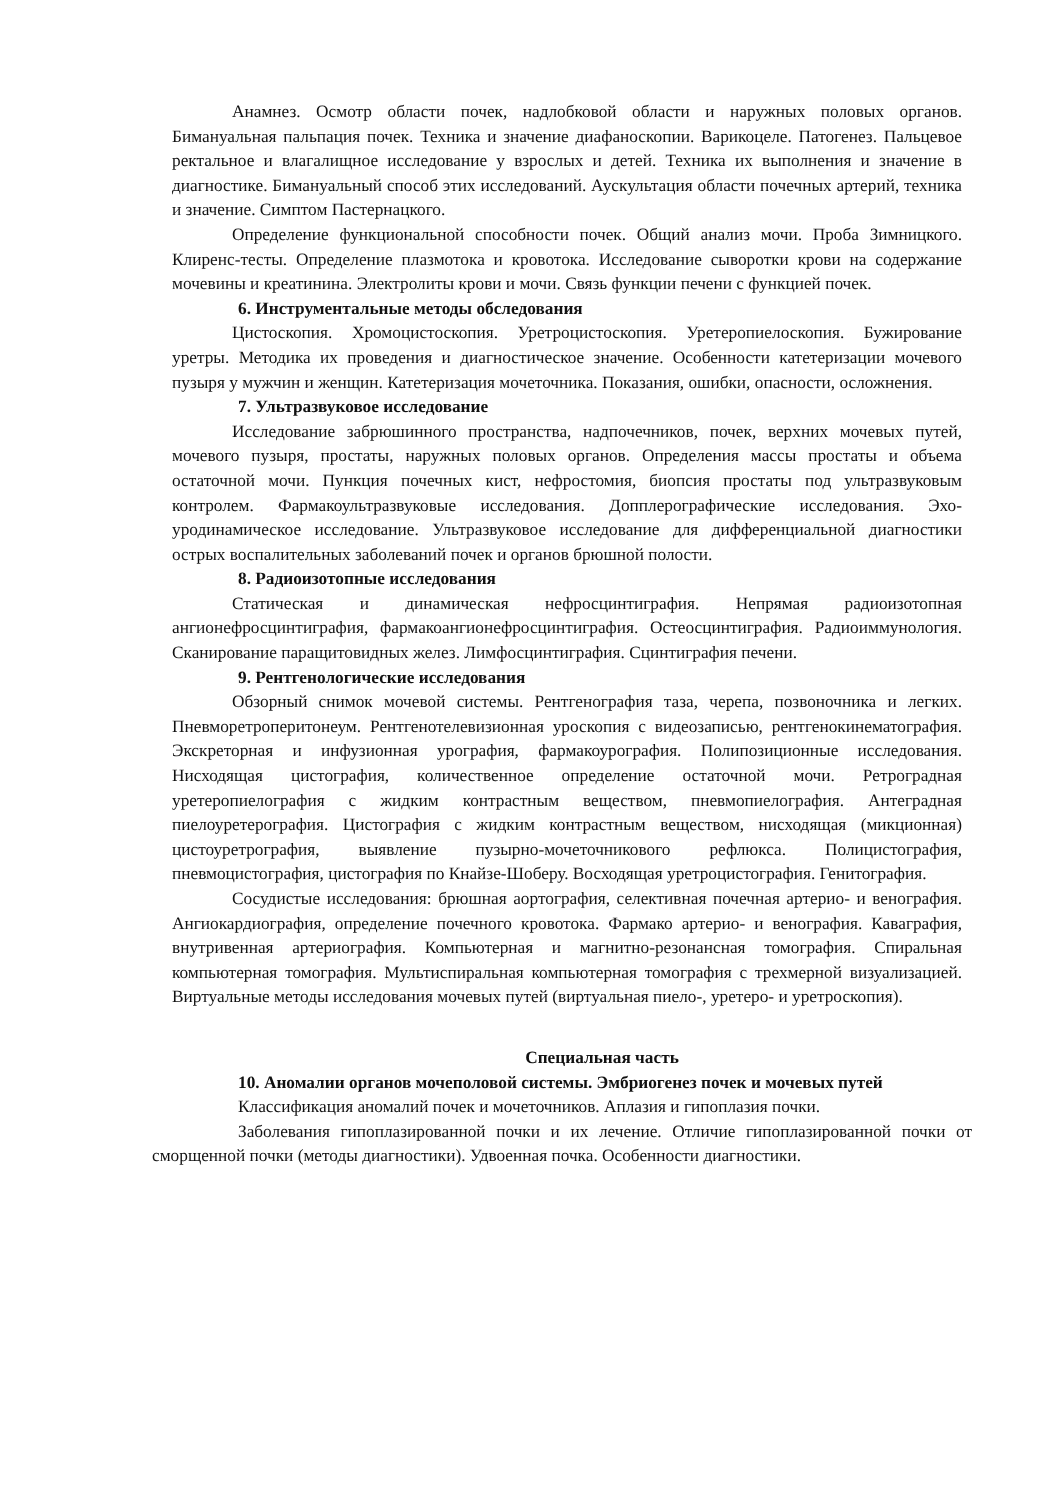Анамнез. Осмотр области почек, надлобковой области и наружных половых органов. Бимануальная пальпация почек. Техника и значение диафаноскопии. Варикоцеле. Патогенез. Пальцевое ректальное и влагалищное исследование у взрослых и детей. Техника их выполнения и значение в диагностике. Бимануальный способ этих исследований. Аускультация области почечных артерий, техника и значение. Симптом Пастернацкого.
Определение функциональной способности почек. Общий анализ мочи. Проба Зимницкого. Клиренс-тесты. Определение плазмотока и кровотока. Исследование сыворотки крови на содержание мочевины и креатинина. Электролиты крови и мочи. Связь функции печени с функцией почек.
6. Инструментальные методы обследования
Цистоскопия. Хромоцистоскопия. Уретроцистоскопия. Уретеропиелоскопия. Бужирование уретры. Методика их проведения и диагностическое значение. Особенности катетеризации мочевого пузыря у мужчин и женщин. Катетеризация мочеточника. Показания, ошибки, опасности, осложнения.
7. Ультразвуковое исследование
Исследование забрюшинного пространства, надпочечников, почек, верхних мочевых путей, мочевого пузыря, простаты, наружных половых органов. Определения массы простаты и объема остаточной мочи. Пункция почечных кист, нефростомия, биопсия простаты под ультразвуковым контролем. Фармакоультразвуковые исследования. Допплерографические исследования. Эхо-уродинамическое исследование. Ультразвуковое исследование для дифференциальной диагностики острых воспалительных заболеваний почек и органов брюшной полости.
8. Радиоизотопные исследования
Статическая и динамическая нефросцинтиграфия. Непрямая радиоизотопная ангионефросцинтиграфия, фармакоангионефросцинтиграфия. Остеосцинтиграфия. Радиоиммунология. Сканирование паращитовидных желез. Лимфосцинтиграфия. Сцинтиграфия печени.
9. Рентгенологические исследования
Обзорный снимок мочевой системы. Рентгенография таза, черепа, позвоночника и легких. Пневморетроперитонеум. Рентгенотелевизионная уроскопия с видеозаписью, рентгенокинематография. Экскреторная и инфузионная урография, фармакоурография. Полипозиционные исследования. Нисходящая цистография, количественное определение остаточной мочи. Ретроградная уретеропиелография с жидким контрастным веществом, пневмопиелография. Антеградная пиелоуретерография. Цистография с жидким контрастным веществом, нисходящая (микционная) цистоуретрография, выявление пузырно-мочеточникового рефлюкса. Полицистография, пневмоцистография, цистография по Кнайзе-Шоберу. Восходящая уретроцистография. Генитография.
Сосудистые исследования: брюшная аортография, селективная почечная артерио- и венография. Ангиокардиография, определение почечного кровотока. Фармако артерио- и венография. Каваграфия, внутривенная артериография. Компьютерная и магнитно-резонансная томография. Спиральная компьютерная томография. Мультиспиральная компьютерная томография с трехмерной визуализацией. Виртуальные методы исследования мочевых путей (виртуальная пиело-, уретеро- и уретроскопия).
Специальная часть
10. Аномалии органов мочеполовой системы. Эмбриогенез почек и мочевых путей
Классификация аномалий почек и мочеточников. Аплазия и гипоплазия почки.
Заболевания гипоплазированной почки и их лечение. Отличие гипоплазированной почки от сморщенной почки (методы диагностики). Удвоенная почка. Особенности диагностики.